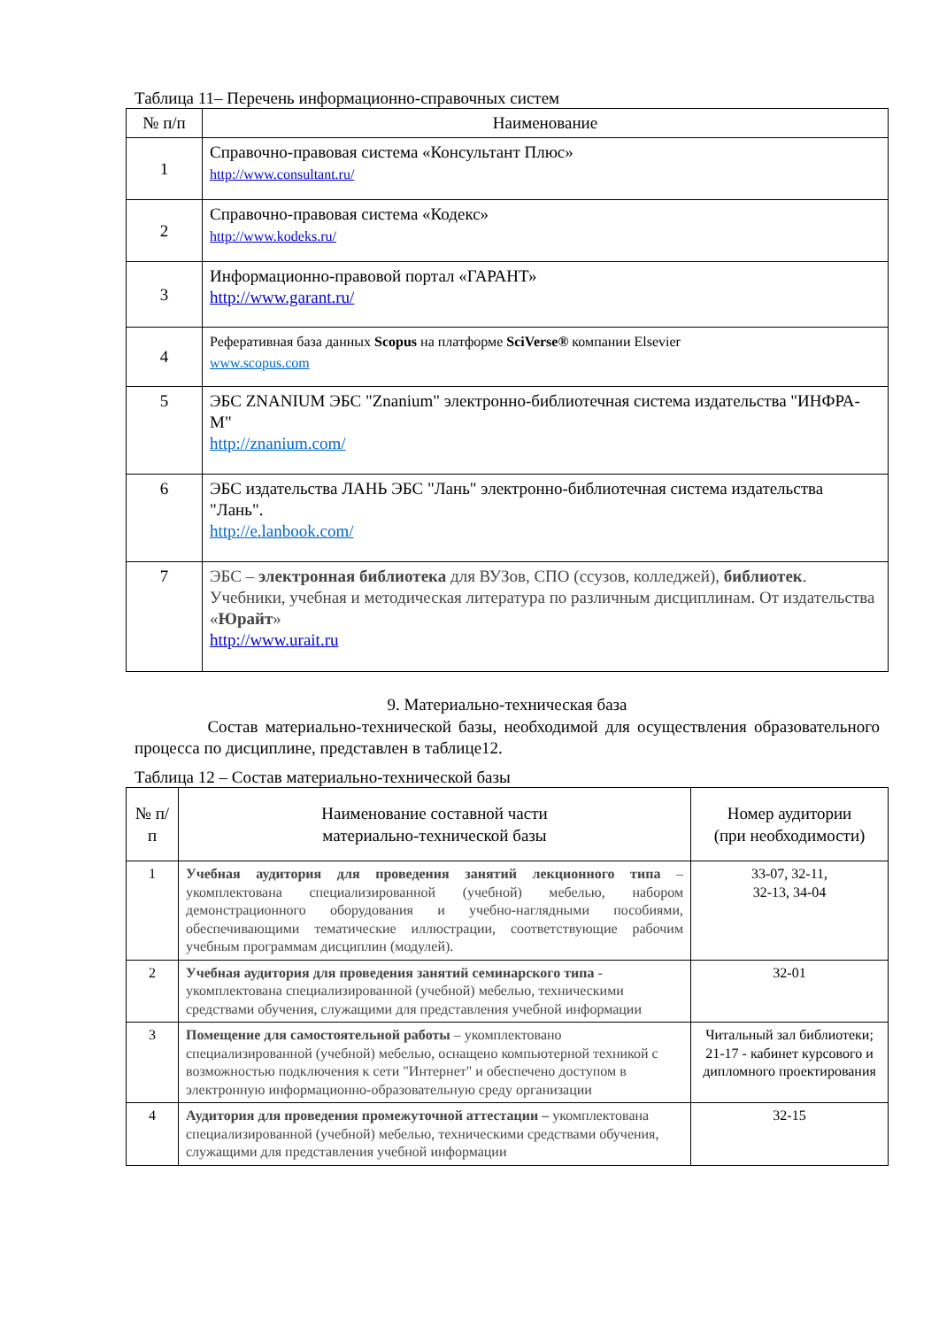Таблица 11– Перечень информационно-справочных систем
| № п/п | Наименование |
| --- | --- |
| 1 | Справочно-правовая система «Консультант Плюс» http://www.consultant.ru/ |
| 2 | Справочно-правовая система «Кодекс» http://www.kodeks.ru/ |
| 3 | Информационно-правовой портал «ГАРАНТ» http://www.garant.ru/ |
| 4 | Реферативная база данных Scopus на платформе SciVerse® компании Elsevier www.scopus.com |
| 5 | ЭБС ZNANIUM ЭБС "Znanium" электронно-библиотечная система издательства "ИНФРА-М" http://znanium.com/ |
| 6 | ЭБС издательства ЛАНЬ ЭБС "Лань" электронно-библиотечная система издательства "Лань". http://e.lanbook.com/ |
| 7 | ЭБС – электронная библиотека для ВУЗов, СПО (ссузов, колледжей), библиотек . Учебники, учебная и методическая литература по различным дисциплинам. От издательства « Юрайт » http://www.urait.ru |
9. Материально-техническая база
Состав материально-технической базы, необходимой для осуществления образовательного процесса по дисциплине, представлен в таблице12.
Таблица 12 – Состав материально-технической базы
| № п/п | Наименование составной части материально-технической базы | Номер аудитории (при необходимости) |
| --- | --- | --- |
| 1 | Учебная аудитория для проведения занятий лекционного типа – укомплектована специализированной (учебной) мебелью, набором демонстрационного оборудования и учебно-наглядными пособиями, обеспечивающими тематические иллюстрации, соответствующие рабочим учебным программам дисциплин (модулей). | 33-07, 32-11, 32-13, 34-04 |
| 2 | Учебная аудитория для проведения занятий семинарского типа - укомплектована специализированной (учебной) мебелью, техническими средствами обучения, служащими для представления учебной информации | 32-01 |
| 3 | Помещение для самостоятельной работы – укомплектовано специализированной (учебной) мебелью, оснащено компьютерной техникой с возможностью подключения к сети "Интернет" и обеспечено доступом в электронную информационно-образовательную среду организации | Читальный зал библиотеки; 21-17 - кабинет курсового и дипломного проектирования |
| 4 | Аудитория для проведения промежуточной аттестации – укомплектована специализированной (учебной) мебелью, техническими средствами обучения, служащими для представления учебной информации | 32-15 |